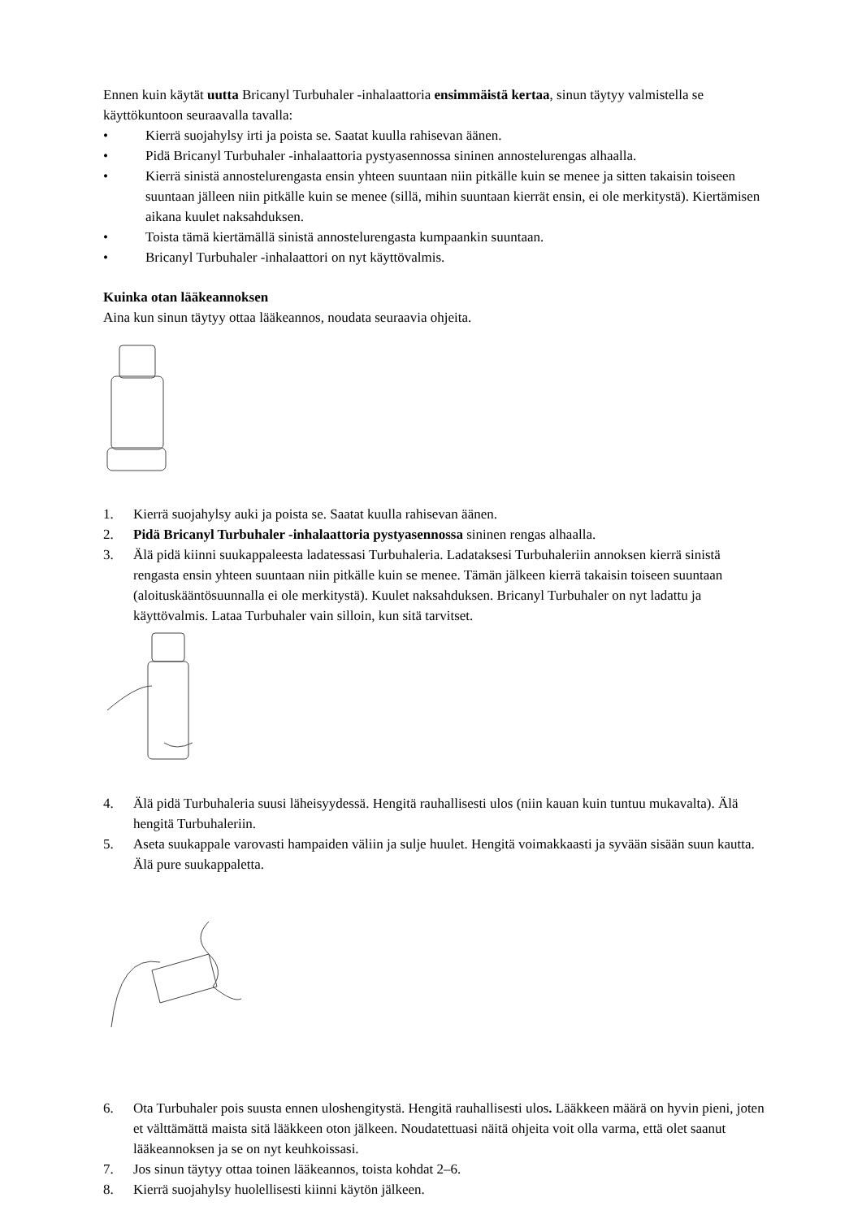Ennen kuin käytät uutta Bricanyl Turbuhaler -inhalaattoria ensimmäistä kertaa, sinun täytyy valmistella se käyttökuntoon seuraavalla tavalla:
• Kierrä suojahylsy irti ja poista se. Saatat kuulla rahisevan äänen.
• Pidä Bricanyl Turbuhaler -inhalaattoria pystyasennossa sininen annostelurengas alhaalla.
• Kierrä sinistä annostelurengasta ensin yhteen suuntaan niin pitkälle kuin se menee ja sitten takaisin toiseen suuntaan jälleen niin pitkälle kuin se menee (sillä, mihin suuntaan kierrät ensin, ei ole merkitystä). Kiertämisen aikana kuulet naksahduksen.
• Toista tämä kiertämällä sinistä annostelurengasta kumpaankin suuntaan.
• Bricanyl Turbuhaler -inhalaattori on nyt käyttövalmis.
Kuinka otan lääkeannoksen
Aina kun sinun täytyy ottaa lääkeannos, noudata seuraavia ohjeita.
1. Kierrä suojahylsy auki ja poista se. Saatat kuulla rahisevan äänen.
2. Pidä Bricanyl Turbuhaler -inhalaattoria pystyasennossa sininen rengas alhaalla.
3. Älä pidä kiinni suukappaleesta ladatessasi Turbuhaleria. Ladataksesi Turbuhaleriin annoksen kierrä sinistä rengasta ensin yhteen suuntaan niin pitkälle kuin se menee. Tämän jälkeen kierrä takaisin toiseen suuntaan (aloituskääntösuunnalla ei ole merkitystä). Kuulet naksahduksen. Bricanyl Turbuhaler on nyt ladattu ja käyttövalmis. Lataa Turbuhaler vain silloin, kun sitä tarvitset.
4. Älä pidä Turbuhaleria suusi läheisyydessä. Hengitä rauhallisesti ulos (niin kauan kuin tuntuu mukavalta). Älä hengitä Turbuhaleriin.
5. Aseta suukappale varovasti hampaiden väliin ja sulje huulet. Hengitä voimakkaasti ja syvään sisään suun kautta. Älä pure suukappaletta.
6. Ota Turbuhaler pois suusta ennen uloshengitystä. Hengitä rauhallisesti ulos. Lääkkeen määrä on hyvin pieni, joten et välttämättä maista sitä lääkkeen oton jälkeen. Noudatettuasi näitä ohjeita voit olla varma, että olet saanut lääkeannoksen ja se on nyt keuhkoissasi.
7. Jos sinun täytyy ottaa toinen lääkeannos, toista kohdat 2–6.
8. Kierrä suojahylsy huolellisesti kiinni käytön jälkeen.